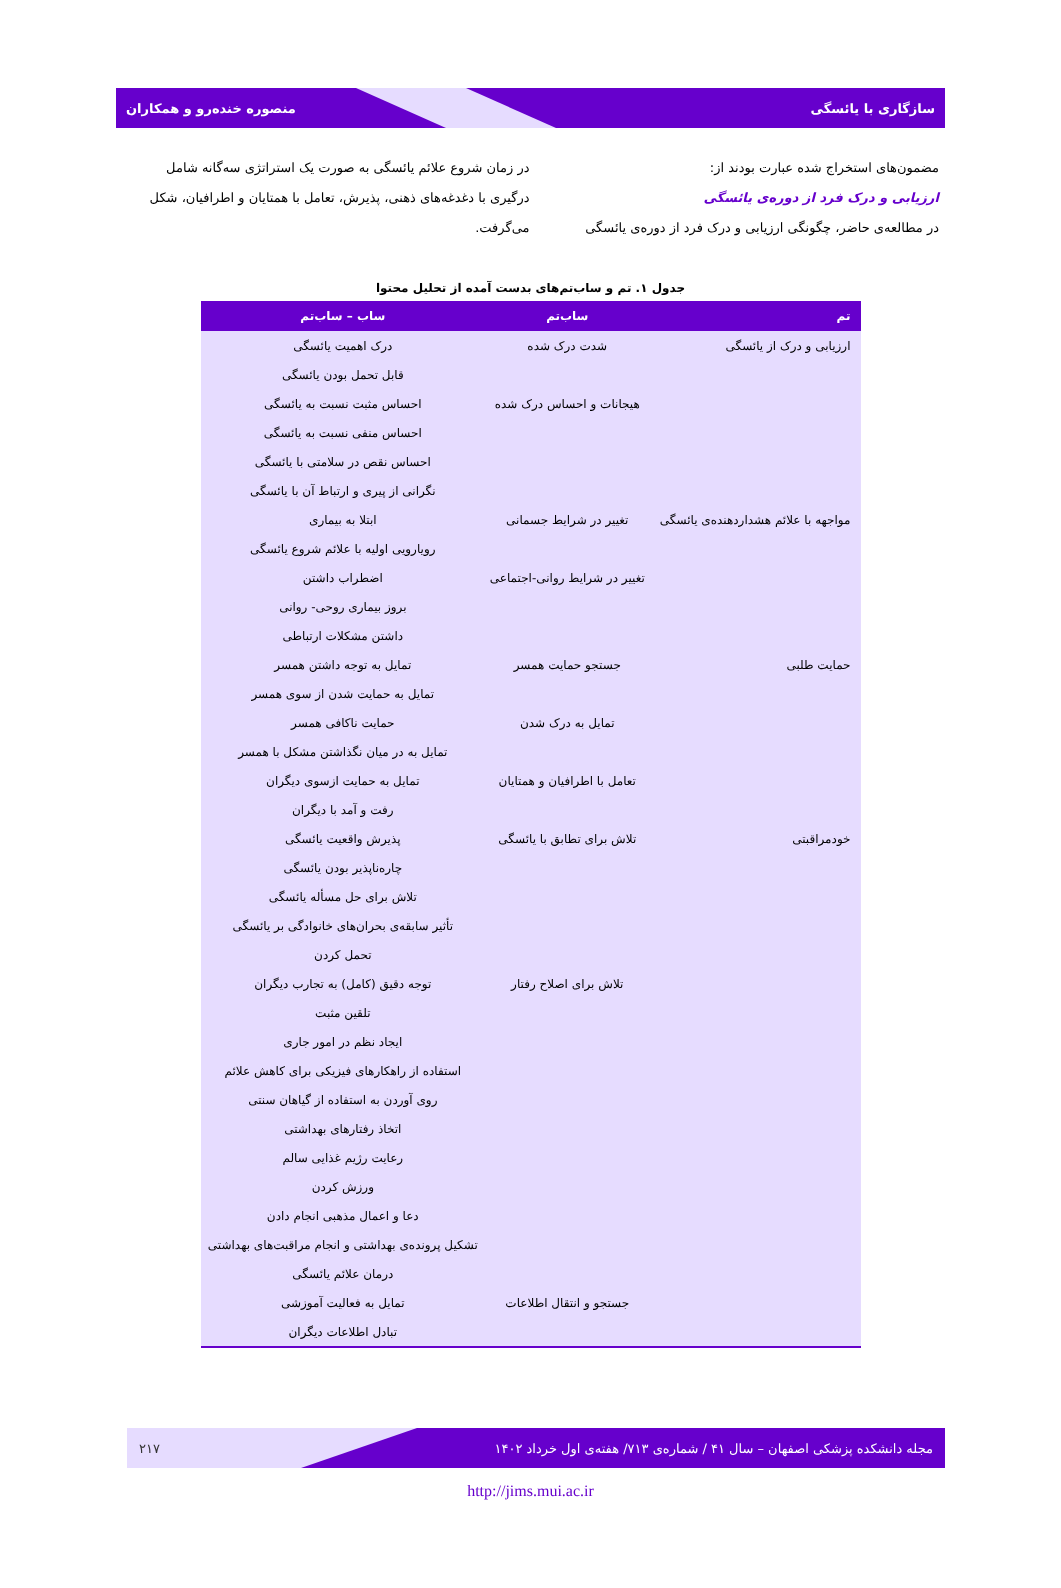سازگاری با یائسگی منصوره خنده‌رو و همکاران
مضمون‌های استخراج شده عبارت بودند از:
ارزیابی و درک فرد از دوره‌ی یائسگی
در مطالعه‌ی حاضر، چگونگی ارزیابی و درک فرد از دوره‌ی یائسگی
در زمان شروع علائم یائسگی به صورت یک استراتژی سه‌گانه شامل درگیری با دغدغه‌های ذهنی، پذیرش، تعامل با همتایان و اطرافیان، شکل می‌گرفت.
جدول ۱. تم و ساب‌تم‌های بدست آمده از تحلیل محتوا
| تم | ساب‌تم | ساب – ساب‌تم |
| --- | --- | --- |
| ارزیابی و درک از یائسگی | شدت درک شده | درک اهمیت یائسگی |
| | | قابل تحمل بودن یائسگی |
| | هیجانات و احساس درک شده | احساس مثبت نسبت به یائسگی |
| | | احساس منفی نسبت به یائسگی |
| | | احساس نقص در سلامتی با یائسگی |
| | | نگرانی از پیری و ارتباط آن با یائسگی |
| مواجهه با علائم هشداردهنده‌ی یائسگی | تغییر در شرایط جسمانی | ابتلا به بیماری |
| | | رویارویی اولیه با علائم شروع یائسگی |
| | تغییر در شرایط روانی-اجتماعی | اضطراب داشتن |
| | | بروز بیماری روحی- روانی |
| | | داشتن مشکلات ارتباطی |
| حمایت طلبی | جستجو حمایت همسر | تمایل به توجه داشتن همسر |
| | | تمایل به حمایت شدن از سوی همسر |
| | تمایل به درک شدن | حمایت ناکافی همسر |
| | | تمایل به در میان نگذاشتن مشکل با همسر |
| | تعامل با اطرافیان و همتایان | تمایل به حمایت ازسوی دیگران |
| | | رفت و آمد با دیگران |
| خودمراقبتی | تلاش برای تطابق با یائسگی | پذیرش واقعیت یائسگی |
| | | چاره‌ناپذیر بودن یائسگی |
| | | تلاش برای حل مسأله یائسگی |
| | | تأثیر سابقه‌ی بحران‌های خانوادگی بر یائسگی |
| | | تحمل کردن |
| | تلاش برای اصلاح رفتار | توجه دقیق (کامل) به تجارب دیگران |
| | | تلقین مثبت |
| | | ایجاد نظم در امور جاری |
| | | استفاده از راهکارهای فیزیکی برای کاهش علائم |
| | | روی آوردن به استفاده از گیاهان سنتی |
| | | اتخاذ رفتارهای بهداشتی |
| | | رعایت رژیم غذایی سالم |
| | | ورزش کردن |
| | | دعا و اعمال مذهبی انجام دادن |
| | | تشکیل پرونده‌ی بهداشتی و انجام مراقبت‌های بهداشتی |
| | | درمان علائم یائسگی |
| | جستجو و انتقال اطلاعات | تمایل به فعالیت آموزشی |
| | | تبادل اطلاعات دیگران |
مجله دانشکده پزشکی اصفهان – سال ۴۱ / شماره‌ی ۷۱۳/ هفته‌ی اول خرداد ۱۴۰۲ ۲۱۷
http://jims.mui.ac.ir